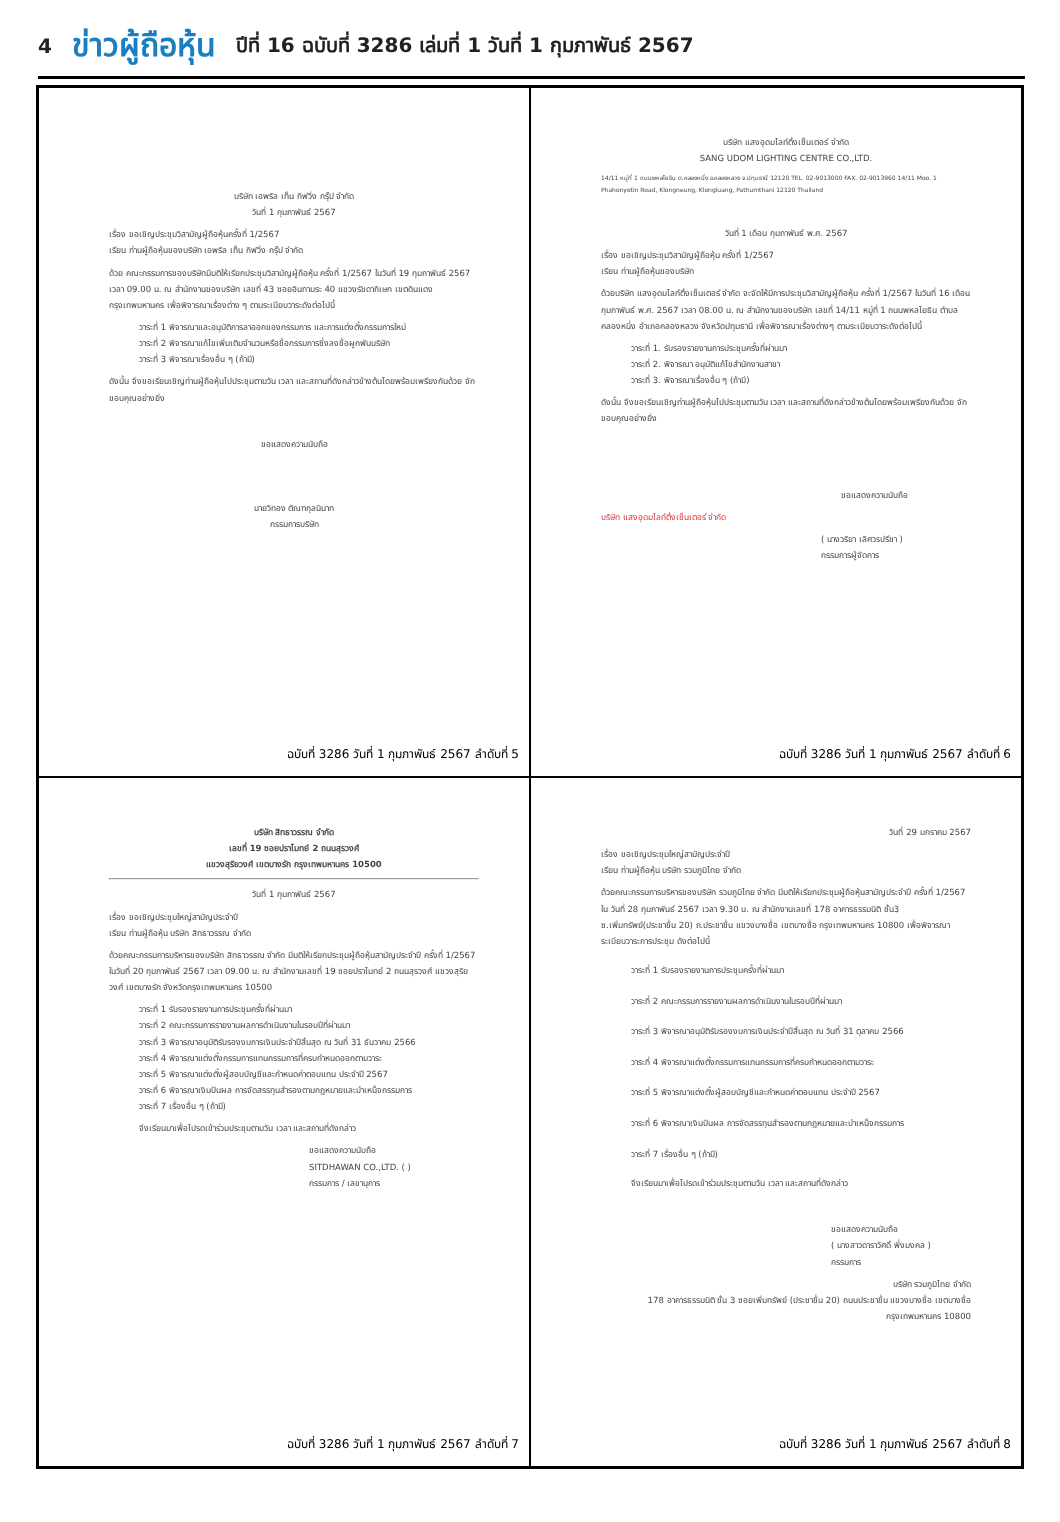4 ข่าวผู้ถือหุ้น ปีที่ 16 ฉบับที่ 3286 เล่มที่ 1 วันที่ 1 กุมภาพันธ์ 2567
บริษัท เอพริล เท็น กิฟวิ่ง กรุ๊ป จำกัด
วันที่ 1 กุมภาพันธ์ 2567
เรื่อง ขอเชิญประชุมวิสามัญผู้ถือหุ้นครั้งที่ 1/2567
เรียน ท่านผู้ถือหุ้นของบริษัท เอพริล เท็น กิฟวิ่ง กรุ๊ป จำกัด
ด้วย คณะกรรมการของบริษัทมีมติให้เรียกประชุมวิสามัญผู้ถือหุ้น ครั้งที่ 1/2567 ในวันที่ 19 กุมภาพันธ์ 2567 เวลา 09.00 น. ณ สำนักงานของบริษัท เลขที่ 43 ซอยอินทามระ 40 แขวงรัชดาภิเษก เขตดินแดง กรุงเทพมหานคร เพื่อพิจารณาเรื่องต่าง ๆ ตามระเบียบวาระดังต่อไปนี้
วาระที่ 1 พิจารณาและอนุมัติการลาออกของกรรมการ และการแต่งตั้งกรรมการใหม่
วาระที่ 2 พิจารณาแก้ไขเพิ่มเติมจำนวนหรือชื่อกรรมการซึ่งลงชื่อผูกพันบริษัท
วาระที่ 3 พิจารณาเรื่องอื่น ๆ (ถ้ามี)
ดังนั้น จึงขอเรียนเชิญท่านผู้ถือหุ้นไปประชุมตามวัน เวลา และสถานที่ดังกล่าวข้างต้นโดยพร้อมเพรียงกันด้วย จักขอบคุณอย่างยิ่ง
ขอแสดงความนับถือ
นายวิทอง ตัณฑกุลนินาท
กรรมการบริษัท
ฉบับที่ 3286 วันที่ 1 กุมภาพันธ์ 2567 ลำดับที่ 5
บริษัท แสงอุดมไลท์ติ้งเซ็นเตอร์ จำกัด
SANG UDOM LIGHTING CENTRE CO.,LTD.
14/11 หมู่ที่ 1 ถนนพหลโยธิน ต.คลองหนึ่ง อ.คลองหลวง จ.ปทุมธานี 12120 TEL. 02-9013000 FAX. 02-9013960 14/11 Moo. 1 Phahonyotin Road, Klongneung, Klongluang, Pathumthani 12120 Thailand
วันที่ 1 เดือน กุมภาพันธ์ พ.ศ. 2567
เรื่อง ขอเชิญประชุมวิสามัญผู้ถือหุ้น ครั้งที่ 1/2567
เรียน ท่านผู้ถือหุ้นของบริษัท
ด้วยบริษัท แสงอุดมไลท์ติ้งเซ็นเตอร์ จำกัด จะจัดให้มีการประชุมวิสามัญผู้ถือหุ้น ครั้งที่ 1/2567 ในวันที่ 16 เดือน กุมภาพันธ์ พ.ศ. 2567 เวลา 08.00 น. ณ สำนักงานของบริษัท เลขที่ 14/11 หมู่ที่ 1 ถนนพหลโยธิน ตำบลคลองหนึ่ง อำเภอคลองหลวง จังหวัดปทุมธานี เพื่อพิจารณาเรื่องต่างๆ ตามระเบียบวาระดังต่อไปนี้
วาระที่ 1. รับรองรายงานการประชุมครั้งที่ผ่านมา
วาระที่ 2. พิจารณา อนุมัติแก้ไขสำนักงานสาขา
วาระที่ 3. พิจารณาเรื่องอื่น ๆ (ถ้ามี)
ดังนั้น จึงขอเรียนเชิญท่านผู้ถือหุ้นไปประชุมตามวัน เวลา และสถานที่ดังกล่าวข้างต้นโดยพร้อมเพรียงกันด้วย จักขอบคุณอย่างยิ่ง
ขอแสดงความนับถือ
บริษัท แสงอุดมไลท์ติ้งเซ็นเตอร์ จำกัด
( นางวริยา เลิศวรปรีชา )
กรรมการผู้จัดการ
ฉบับที่ 3286 วันที่ 1 กุมภาพันธ์ 2567 ลำดับที่ 6
บริษัท สิทธาวรรณ จำกัด
เลขที่ 19 ซอยปราโมทย์ 2 ถนนสุรวงศ์
แขวงสุริยวงศ์ เขตบางรัก กรุงเทพมหานคร 10500
วันที่ 1 กุมภาพันธ์ 2567
เรื่อง ขอเชิญประชุมใหญ่สามัญประจำปี
เรียน ท่านผู้ถือหุ้น บริษัท สิทธาวรรณ จำกัด
ด้วยคณะกรรมการบริหารของบริษัท สิทธาวรรณ จำกัด มีมติให้เรียกประชุมผู้ถือหุ้นสามัญประจำปี ครั้งที่ 1/2567 ในวันที่ 20 กุมภาพันธ์ 2567 เวลา 09.00 น. ณ สำนักงานเลขที่ 19 ซอยปราโมทย์ 2 ถนนสุรวงศ์ แขวงสุริยวงศ์ เขตบางรัก จังหวัดกรุงเทพมหานคร 10500
วาระที่ 1 รับรองรายงานการประชุมครั้งที่ผ่านมา
วาระที่ 2 คณะกรรมการรายงานผลการดำเนินงานในรอบปีที่ผ่านมา
วาระที่ 3 พิจารณาอนุมัติรับรองงบการเงินประจำปีสิ้นสุด ณ วันที่ 31 ธันวาคม 2566
วาระที่ 4 พิจารณาแต่งตั้งกรรมการแทนกรรมการที่ครบกำหนดออกตามวาระ
วาระที่ 5 พิจารณาแต่งตั้งผู้สอบบัญชีและกำหนดค่าตอบแทน ประจำปี 2567
วาระที่ 6 พิจารณาเงินปันผล การจัดสรรทุนสำรองตามกฎหมายและบำเหน็จกรรมการ
วาระที่ 7 เรื่องอื่น ๆ (ถ้ามี)
จึงเรียนมาเพื่อโปรดเข้าร่วมประชุมตามวัน เวลา และสถานที่ดังกล่าว
ขอแสดงความนับถือ
SITDHAWAN CO.,LTD. ( )
กรรมการ / เลขานุการ
ฉบับที่ 3286 วันที่ 1 กุมภาพันธ์ 2567 ลำดับที่ 7
วันที่ 29 มกราคม 2567
เรื่อง ขอเชิญประชุมใหญ่สามัญประจำปี
เรียน ท่านผู้ถือหุ้น บริษัท รวมภูมิไทย จำกัด
ด้วยคณะกรรมการบริหารของบริษัท รวมภูมิไทย จำกัด มีมติให้เรียกประชุมผู้ถือหุ้นสามัญประจำปี ครั้งที่ 1/2567 ใน วันที่ 28 กุมภาพันธ์ 2567 เวลา 9.30 น. ณ สำนักงานเลขที่ 178 อาคารธรรมนิติ ชั้น3 ซ.เพิ่มทรัพย์(ประชาชื่น 20) ถ.ประชาชื่น แขวงบางซื่อ เขตบางซื่อ กรุงเทพมหานคร 10800 เพื่อพิจารณาระเบียบวาระการประชุม ดังต่อไปนี้
วาระที่ 1 รับรองรายงานการประชุมครั้งที่ผ่านมา
วาระที่ 2 คณะกรรมการรายงานผลการดำเนินงานในรอบปีที่ผ่านมา
วาระที่ 3 พิจารณาอนุมัติรับรองงบการเงินประจำปีสิ้นสุด ณ วันที่ 31 ตุลาคม 2566
วาระที่ 4 พิจารณาแต่งตั้งกรรมการแทนกรรมการที่ครบกำหนดออกตามวาระ
วาระที่ 5 พิจารณาแต่งตั้งผู้สอบบัญชีและกำหนดค่าตอบแทน ประจำปี 2567
วาระที่ 6 พิจารณาเงินปันผล การจัดสรรทุนสำรองตามกฎหมายและบำเหน็จกรรมการ
วาระที่ 7 เรื่องอื่น ๆ (ถ้ามี)
จึงเรียนมาเพื่อโปรดเข้าร่วมประชุมตามวัน เวลา และสถานที่ดังกล่าว
ขอแสดงความนับถือ
( นางสาวดาราวัศดิ์ พึ่งมงคล )
กรรมการ
บริษัท รวมภูมิไทย จำกัด
178 อาคารธรรมนิติ ชั้น 3 ซอยเพิ่มทรัพย์ (ประชาชื่น 20) ถนนประชาชื่น แขวงบางซื่อ เขตบางซื่อ กรุงเทพมหานคร 10800
ฉบับที่ 3286 วันที่ 1 กุมภาพันธ์ 2567 ลำดับที่ 8